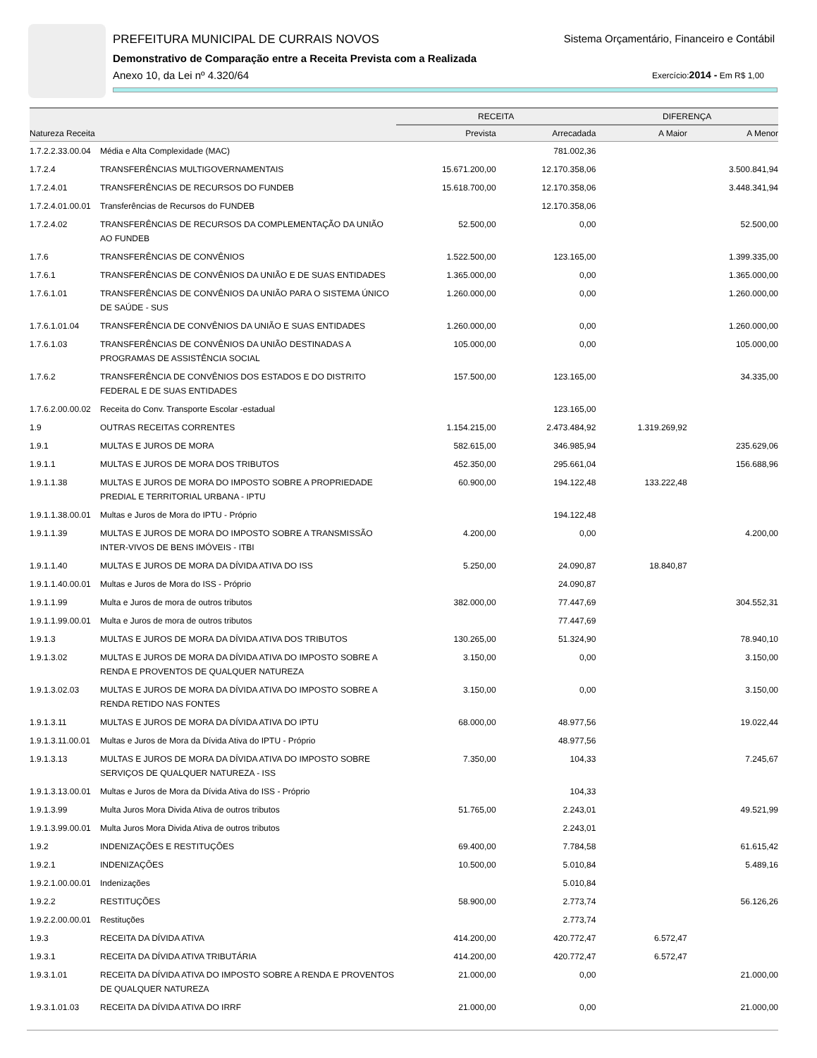PREFEITURA MUNICIPAL DE CURRAIS NOVOS
Sistema Orçamentário, Financeiro e Contábil
Demonstrativo de Comparação entre a Receita Prevista com a Realizada
Anexo 10, da Lei nº 4.320/64 Exercício:2014 - Em R$ 1,00
| | | RECEITA | | DIFERENÇA | |
| --- | --- | --- | --- | --- | --- |
| Natureza Receita | | Prevista | Arrecadada | A Maior | A Menor |
| 1.7.2.2.33.00.04 | Média e Alta Complexidade (MAC) | | 781.002,36 | | |
| 1.7.2.4 | TRANSFERÊNCIAS MULTIGOVERNAMENTAIS | 15.671.200,00 | 12.170.358,06 | | 3.500.841,94 |
| 1.7.2.4.01 | TRANSFERÊNCIAS DE RECURSOS DO FUNDEB | 15.618.700,00 | 12.170.358,06 | | 3.448.341,94 |
| 1.7.2.4.01.00.01 | Transferências de Recursos do FUNDEB | | 12.170.358,06 | | |
| 1.7.2.4.02 | TRANSFERÊNCIAS DE RECURSOS DA COMPLEMENTAÇÃO DA UNIÃO AO FUNDEB | 52.500,00 | 0,00 | | 52.500,00 |
| 1.7.6 | TRANSFERÊNCIAS DE CONVÊNIOS | 1.522.500,00 | 123.165,00 | | 1.399.335,00 |
| 1.7.6.1 | TRANSFERÊNCIAS DE CONVÊNIOS DA UNIÃO E DE SUAS ENTIDADES | 1.365.000,00 | 0,00 | | 1.365.000,00 |
| 1.7.6.1.01 | TRANSFERÊNCIAS DE CONVÊNIOS DA UNIÃO PARA O SISTEMA ÚNICO DE SAÚDE - SUS | 1.260.000,00 | 0,00 | | 1.260.000,00 |
| 1.7.6.1.01.04 | TRANSFERÊNCIA DE CONVÊNIOS DA UNIÃO E SUAS ENTIDADES | 1.260.000,00 | 0,00 | | 1.260.000,00 |
| 1.7.6.1.03 | TRANSFERÊNCIAS DE CONVÊNIOS DA UNIÃO DESTINADAS A PROGRAMAS DE ASSISTÊNCIA SOCIAL | 105.000,00 | 0,00 | | 105.000,00 |
| 1.7.6.2 | TRANSFERÊNCIA DE CONVÊNIOS DOS ESTADOS E DO DISTRITO FEDERAL E DE SUAS ENTIDADES | 157.500,00 | 123.165,00 | | 34.335,00 |
| 1.7.6.2.00.00.02 | Receita do Conv. Transporte Escolar -estadual | | 123.165,00 | | |
| 1.9 | OUTRAS RECEITAS CORRENTES | 1.154.215,00 | 2.473.484,92 | 1.319.269,92 | |
| 1.9.1 | MULTAS E JUROS DE MORA | 582.615,00 | 346.985,94 | | 235.629,06 |
| 1.9.1.1 | MULTAS E JUROS DE MORA DOS TRIBUTOS | 452.350,00 | 295.661,04 | | 156.688,96 |
| 1.9.1.1.38 | MULTAS E JUROS DE MORA DO IMPOSTO SOBRE A PROPRIEDADE PREDIAL E TERRITORIAL URBANA - IPTU | 60.900,00 | 194.122,48 | 133.222,48 | |
| 1.9.1.1.38.00.01 | Multas e Juros de Mora do IPTU - Próprio | | 194.122,48 | | |
| 1.9.1.1.39 | MULTAS E JUROS DE MORA DO IMPOSTO SOBRE A TRANSMISSÃO INTER-VIVOS DE BENS IMÓVEIS - ITBI | 4.200,00 | 0,00 | | 4.200,00 |
| 1.9.1.1.40 | MULTAS E JUROS DE MORA DA DÍVIDA ATIVA DO ISS | 5.250,00 | 24.090,87 | 18.840,87 | |
| 1.9.1.1.40.00.01 | Multas e Juros de Mora do ISS - Próprio | | 24.090,87 | | |
| 1.9.1.1.99 | Multa e Juros de mora de outros tributos | 382.000,00 | 77.447,69 | | 304.552,31 |
| 1.9.1.1.99.00.01 | Multa e Juros de mora de outros tributos | | 77.447,69 | | |
| 1.9.1.3 | MULTAS E JUROS DE MORA DA DÍVIDA ATIVA DOS TRIBUTOS | 130.265,00 | 51.324,90 | | 78.940,10 |
| 1.9.1.3.02 | MULTAS E JUROS DE MORA DA DÍVIDA ATIVA DO IMPOSTO SOBRE A RENDA E PROVENTOS DE QUALQUER NATUREZA | 3.150,00 | 0,00 | | 3.150,00 |
| 1.9.1.3.02.03 | MULTAS E JUROS DE MORA DA DÍVIDA ATIVA DO IMPOSTO SOBRE A RENDA RETIDO NAS FONTES | 3.150,00 | 0,00 | | 3.150,00 |
| 1.9.1.3.11 | MULTAS E JUROS DE MORA DA DÍVIDA ATIVA DO IPTU | 68.000,00 | 48.977,56 | | 19.022,44 |
| 1.9.1.3.11.00.01 | Multas e Juros de Mora da Dívida Ativa do IPTU - Próprio | | 48.977,56 | | |
| 1.9.1.3.13 | MULTAS E JUROS DE MORA DA DÍVIDA ATIVA DO IMPOSTO SOBRE SERVIÇOS DE QUALQUER NATUREZA - ISS | 7.350,00 | 104,33 | | 7.245,67 |
| 1.9.1.3.13.00.01 | Multas e Juros de Mora da Dívida Ativa do ISS - Próprio | | 104,33 | | |
| 1.9.1.3.99 | Multa Juros Mora Divida Ativa de outros tributos | 51.765,00 | 2.243,01 | | 49.521,99 |
| 1.9.1.3.99.00.01 | Multa Juros Mora Divida Ativa de outros tributos | | 2.243,01 | | |
| 1.9.2 | INDENIZAÇÕES E RESTITUÇÕES | 69.400,00 | 7.784,58 | | 61.615,42 |
| 1.9.2.1 | INDENIZAÇÕES | 10.500,00 | 5.010,84 | | 5.489,16 |
| 1.9.2.1.00.00.01 | Indenizações | | 5.010,84 | | |
| 1.9.2.2 | RESTITUÇÕES | 58.900,00 | 2.773,74 | | 56.126,26 |
| 1.9.2.2.00.00.01 | Restituções | | 2.773,74 | | |
| 1.9.3 | RECEITA DA DÍVIDA ATIVA | 414.200,00 | 420.772,47 | 6.572,47 | |
| 1.9.3.1 | RECEITA DA DÍVIDA ATIVA TRIBUTÁRIA | 414.200,00 | 420.772,47 | 6.572,47 | |
| 1.9.3.1.01 | RECEITA DA DÍVIDA ATIVA DO IMPOSTO SOBRE A RENDA E PROVENTOS DE QUALQUER NATUREZA | 21.000,00 | 0,00 | | 21.000,00 |
| 1.9.3.1.01.03 | RECEITA DA DÍVIDA ATIVA DO IRRF | 21.000,00 | 0,00 | | 21.000,00 |